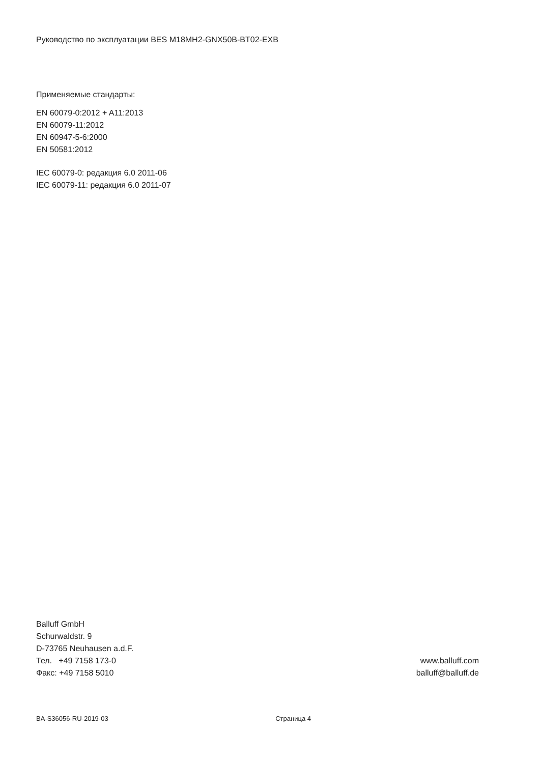Руководство по эксплуатации BES M18MH2-GNX50B-BT02-EXB
Применяемые стандарты:
EN 60079-0:2012 + A11:2013
EN 60079-11:2012
EN 60947-5-6:2000
EN 50581:2012
IEC 60079-0: редакция 6.0 2011-06
IEC 60079-11: редакция 6.0 2011-07
Balluff GmbH
Schurwaldstr. 9
D-73765 Neuhausen a.d.F.
Тел. +49 7158 173-0
Факс: +49 7158 5010
www.balluff.com
balluff@balluff.de
BA-S36056-RU-2019-03 Страница 4